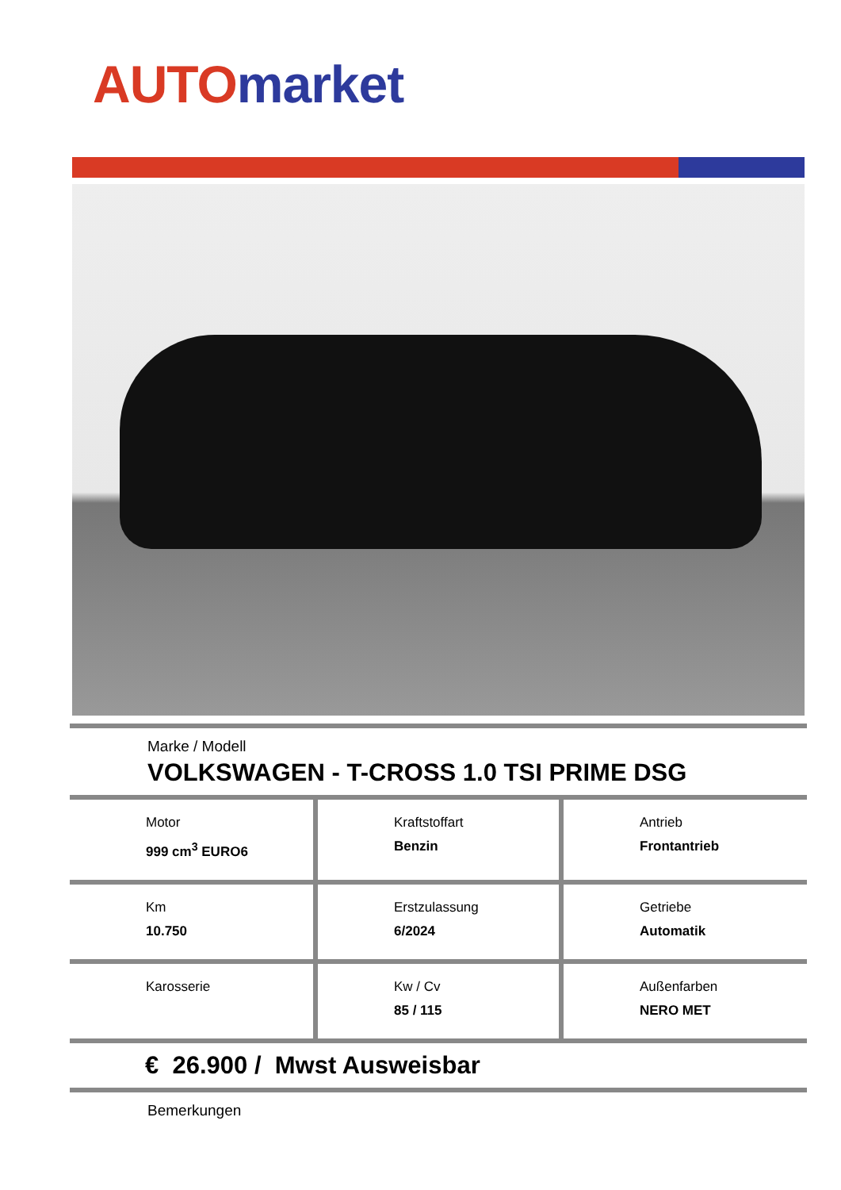AUTO market
Marke / Modell
VOLKSWAGEN - T-CROSS 1.0 TSI PRIME DSG
| Motor 999 cm<sup>3</sup> EURO6 | Kraftstoffart Benzin | Antrieb Frontantrieb |
| Km 10.750 | Erstzulassung 6/2024 | Getriebe Automatik |
| Karosserie | Kw / Cv 85 / 115 | Außenfarben NERO MET |
€ 26.900 / Mwst Ausweisbar
Bemerkungen